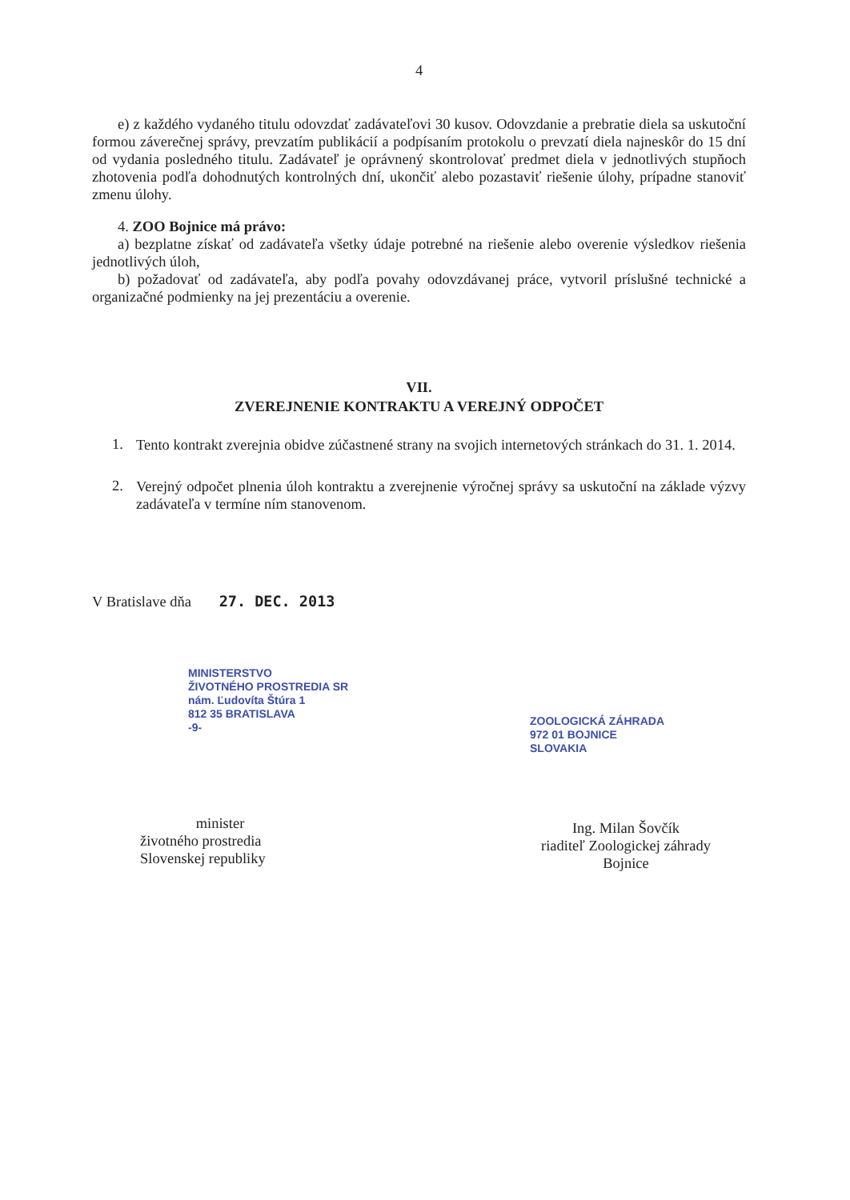4
e) z každého vydaného titulu odovzdať zadávateľovi 30 kusov. Odovzdanie a prebratie diela sa uskutoční formou záverečnej správy, prevzatím publikácií a podpísaním protokolu o prevzatí diela najneskôr do 15 dní od vydania posledného titulu. Zadávateľ je oprávnený skontrolovať predmet diela v jednotlivých stupňoch zhotovenia podľa dohodnutých kontrolných dní, ukončiť alebo pozastaviť riešenie úlohy, prípadne stanoviť zmenu úlohy.
4. ZOO Bojnice má právo:
a) bezplatne získať od zadávateľa všetky údaje potrebné na riešenie alebo overenie výsledkov riešenia jednotlivých úloh,
b) požadovať od zadávateľa, aby podľa povahy odovzdávanej práce, vytvoril príslušné technické a organizačné podmienky na jej prezentáciu a overenie.
VII.
ZVEREJNENIE KONTRAKTU A VEREJNÝ ODPOČET
1.
Tento kontrakt zverejnia obidve zúčastnené strany na svojich internetových stránkach do 31. 1. 2014.
2.
Verejný odpočet plnenia úloh kontraktu a zverejnenie výročnej správy sa uskutoční na základe výzvy zadávateľa v termíne ním stanovenom.
V Bratislave dňa 27. DEC. 2013
MINISTERSTVO
ŽIVOTNÉHO PROSTREDIA SR
nám. Ľudovíta Štúra 1
812 35 BRATISLAVA
-9-
minister
životného prostredia
Slovenskej republiky
ZOOLOGICKÁ ZÁHRADA
972 01 BOJNICE
SLOVAKIA
Ing. Milan Šovčík
riaditeľ Zoologickej záhrady
Bojnice